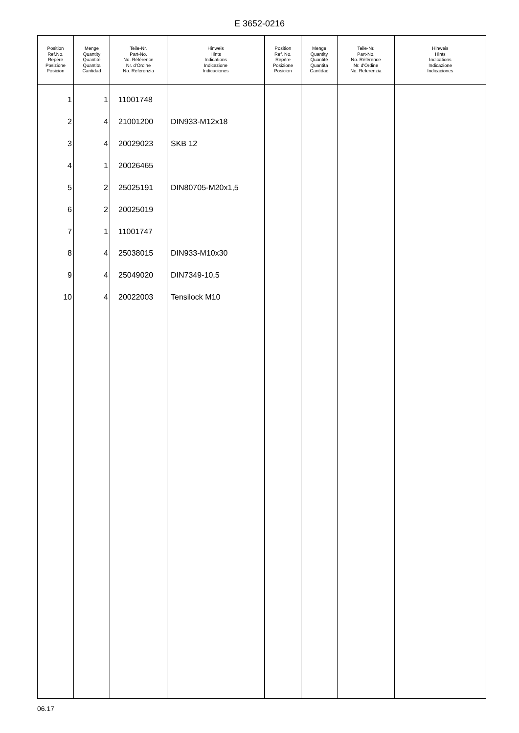E 3652-0216
| Position Ref.No. Repère Posizione Posicion | Menge Quantity Quantité Quantita Cantidad | Teile-Nr. Part-No. No. Référence Nr. d'Ordine No. Referenzia | Hinweis Hints Indications Indicazione Indicaciones | Position Ref. No. Repère Posizione Posicion | Menge Quantity Quantité Quantita Cantidad | Teile-Nr. Part-No. No. Référence Nr. d'Ordine No. Referenzia | Hinweis Hints Indications Indicazione Indicaciones |
| --- | --- | --- | --- | --- | --- | --- | --- |
| 1 | 1 | 11001748 | | | | | |
| 2 | 4 | 21001200 | DIN933-M12x18 | | | | |
| 3 | 4 | 20029023 | SKB 12 | | | | |
| 4 | 1 | 20026465 | | | | | |
| 5 | 2 | 25025191 | DIN80705-M20x1,5 | | | | |
| 6 | 2 | 20025019 | | | | | |
| 7 | 1 | 11001747 | | | | | |
| 8 | 4 | 25038015 | DIN933-M10x30 | | | | |
| 9 | 4 | 25049020 | DIN7349-10,5 | | | | |
| 10 | 4 | 20022003 | Tensilock M10 | | | | |
06.17